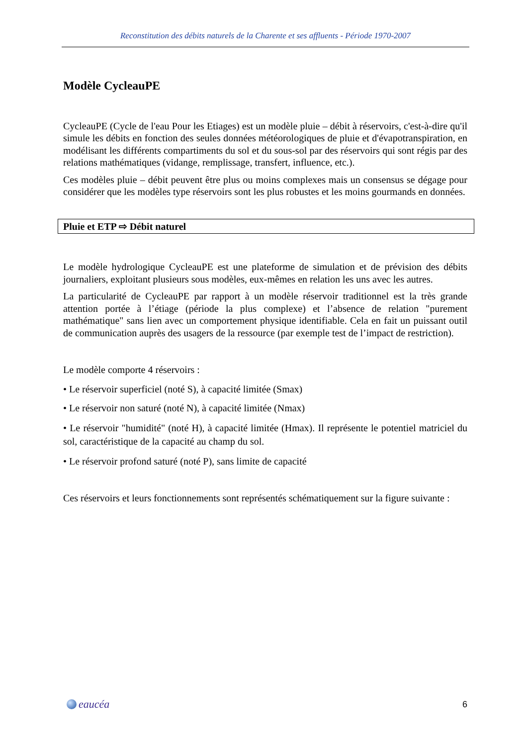Reconstitution des débits naturels de la Charente et ses affluents - Période 1970-2007
Modèle CycleauPE
CycleauPE (Cycle de l'eau Pour les Etiages) est un modèle pluie – débit à réservoirs, c'est-à-dire qu'il simule les débits en fonction des seules données météorologiques de pluie et d'évapotranspiration, en modélisant les différents compartiments du sol et du sous-sol par des réservoirs qui sont régis par des relations mathématiques (vidange, remplissage, transfert, influence, etc.).
Ces modèles pluie – débit peuvent être plus ou moins complexes mais un consensus se dégage pour considérer que les modèles type réservoirs sont les plus robustes et les moins gourmands en données.
Pluie et ETP ⇨ Débit naturel
Le modèle hydrologique CycleauPE est une plateforme de simulation et de prévision des débits journaliers, exploitant plusieurs sous modèles, eux-mêmes en relation les uns avec les autres.
La particularité de CycleauPE par rapport à un modèle réservoir traditionnel est la très grande attention portée à l’étiage (période la plus complexe) et l’absence de relation "purement mathématique" sans lien avec un comportement physique identifiable. Cela en fait un puissant outil de communication auprès des usagers de la ressource (par exemple test de l’impact de restriction).
Le modèle comporte 4 réservoirs :
• Le réservoir superficiel (noté S), à capacité limitée (Smax)
• Le réservoir non saturé (noté N), à capacité limitée (Nmax)
• Le réservoir "humidité" (noté H), à capacité limitée (Hmax). Il représente le potentiel matriciel du sol, caractéristique de la capacité au champ du sol.
• Le réservoir profond saturé (noté P), sans limite de capacité
Ces réservoirs et leurs fonctionnements sont représentés schématiquement sur la figure suivante :
eaucéa
6